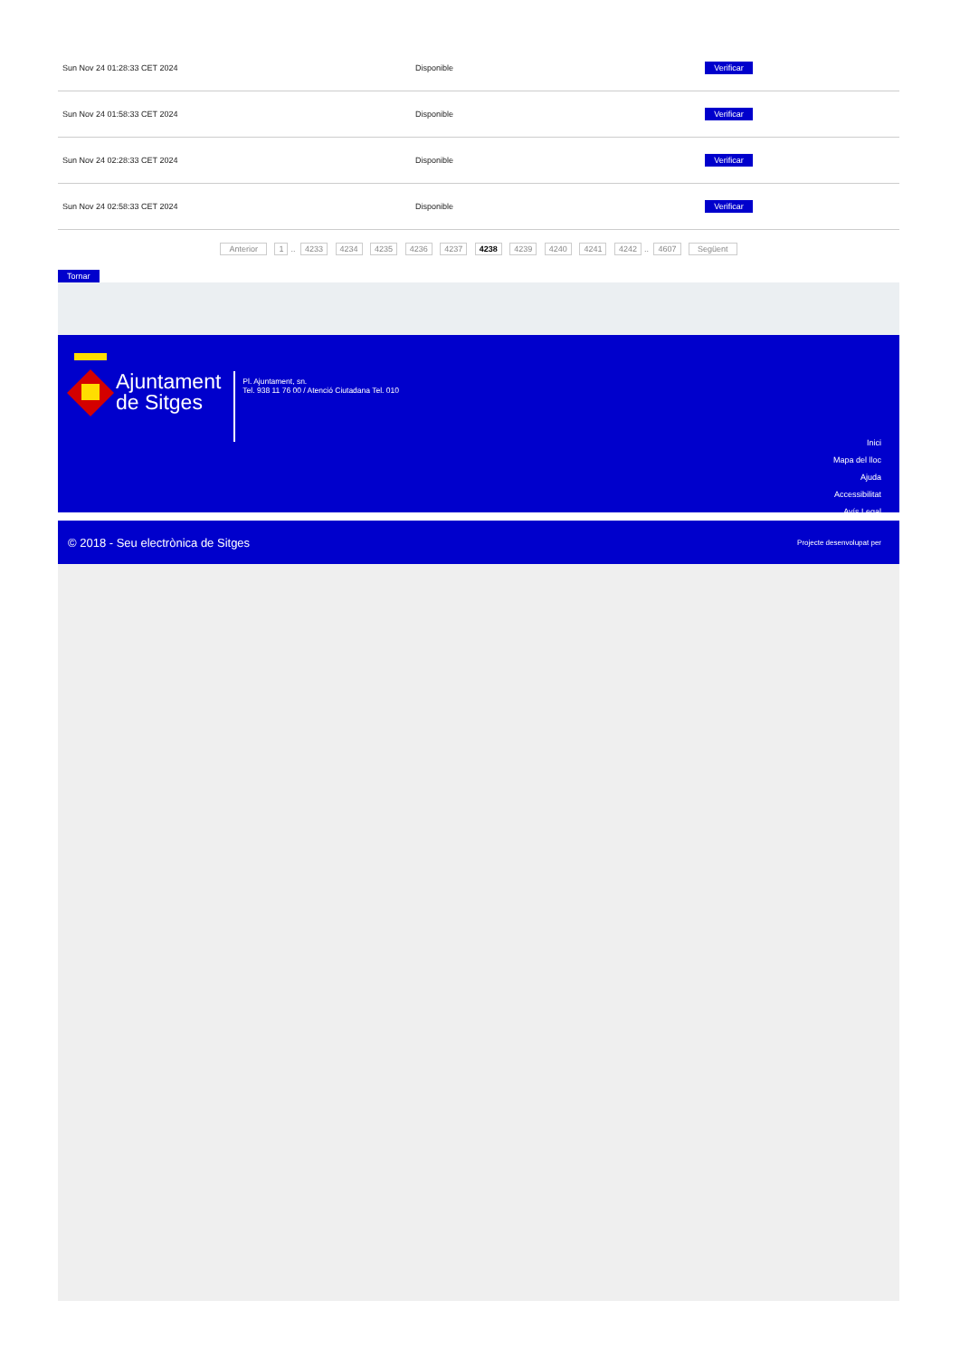| Sun Nov 24 01:28:33 CET 2024 | Disponible | Verificar |
| Sun Nov 24 01:58:33 CET 2024 | Disponible | Verificar |
| Sun Nov 24 02:28:33 CET 2024 | Disponible | Verificar |
| Sun Nov 24 02:58:33 CET 2024 | Disponible | Verificar |
Anterior 1.. 4233 4234 4235 4236 4237 4238 4239 4240 4241 4242.. 4607 Següent
Tornar
Ajuntament
de Sitges
Pl. Ajuntament, sn.
Tel. 938 11 76 00 / Atenció Ciutadana Tel. 010
Inici
Mapa del lloc
Ajuda
Accessibilitat
Avís Legal
© 2018 - Seu electrònica de Sitges Projecte desenvolupat per